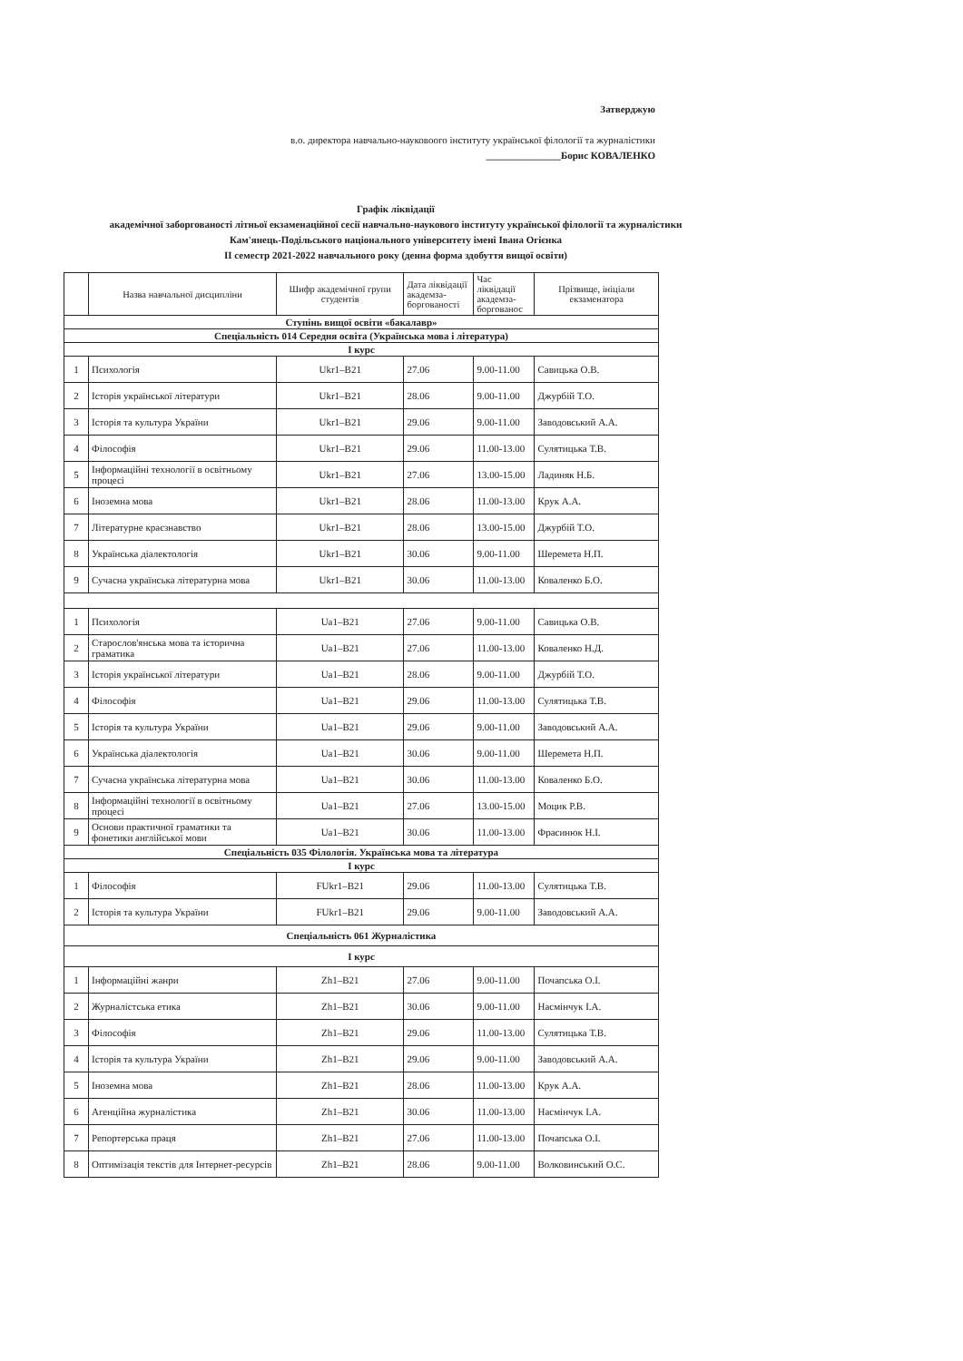Затверджую
в.о. директора навчально-науковоого інституту української філології та журналістики
_______________Борис КОВАЛЕНКО
Графік ліквідації
академічної заборгованості літньої екзаменаційної сесії навчально-наукового інституту української філології та журналістики
Кам'янець-Подільського національного університету імені Івана Огієнка
II семестр 2021-2022 навчального року (денна форма здобуття вищої освіти)
| | Назва навчальної дисципліни | Шифр академічної групи студентів | Дата ліквідації академза-боргованості | Час ліквідації академза-боргованос | Прізвище, ініціали екзаменатора |
| --- | --- | --- | --- | --- | --- |
| Ступінь вищої освіти «бакалавр» | | | | | |
| Спеціальність 014 Середня освіта (Українська мова і література) | | | | | |
| I курс | | | | | |
| 1 | Психологія | Ukr1–B21 | 27.06 | 9.00-11.00 | Савицька О.В. |
| 2 | Історія української літератури | Ukr1–B21 | 28.06 | 9.00-11.00 | Джурбій Т.О. |
| 3 | Історія та культура України | Ukr1–B21 | 29.06 | 9.00-11.00 | Заводовський А.А. |
| 4 | Філософія | Ukr1–B21 | 29.06 | 11.00-13.00 | Сулятицька Т.В. |
| 5 | Інформаційні технології в освітньому процесі | Ukr1–B21 | 27.06 | 13.00-15.00 | Ладиняк Н.Б. |
| 6 | Іноземна мова | Ukr1–B21 | 28.06 | 11.00-13.00 | Крук А.А. |
| 7 | Літературне краєзнавство | Ukr1–B21 | 28.06 | 13.00-15.00 | Джурбій Т.О. |
| 8 | Українська діалектологія | Ukr1–B21 | 30.06 | 9.00-11.00 | Шеремета Н.П. |
| 9 | Сучасна українська літературна мова | Ukr1–B21 | 30.06 | 11.00-13.00 | Коваленко Б.О. |
| 1 | Психологія | Ua1–B21 | 27.06 | 9.00-11.00 | Савицька О.В. |
| 2 | Старослов'янська мова та історична граматика | Ua1–B21 | 27.06 | 11.00-13.00 | Коваленко Н.Д. |
| 3 | Історія української літератури | Ua1–B21 | 28.06 | 9.00-11.00 | Джурбій Т.О. |
| 4 | Філософія | Ua1–B21 | 29.06 | 11.00-13.00 | Сулятицька Т.В. |
| 5 | Історія та культура України | Ua1–B21 | 29.06 | 9.00-11.00 | Заводовський А.А. |
| 6 | Українська діалектологія | Ua1–B21 | 30.06 | 9.00-11.00 | Шеремета Н.П. |
| 7 | Сучасна українська літературна мова | Ua1–B21 | 30.06 | 11.00-13.00 | Коваленко Б.О. |
| 8 | Інформаційні технології в освітньому процесі | Ua1–B21 | 27.06 | 13.00-15.00 | Моцик Р.В. |
| 9 | Основи практичної граматики та фонетики англійської мови | Ua1–B21 | 30.06 | 11.00-13.00 | Фрасинюк Н.І. |
| Спеціальність 035 Філологія. Українська мова та література | | | | | |
| I курс | | | | | |
| 1 | Філософія | FUkr1–B21 | 29.06 | 11.00-13.00 | Сулятицька Т.В. |
| 2 | Історія та культура України | FUkr1–B21 | 29.06 | 9.00-11.00 | Заводовський А.А. |
| Спеціальність 061 Журналістика | | | | | |
| I курс | | | | | |
| 1 | Інформаційні жанри | Zh1–B21 | 27.06 | 9.00-11.00 | Почапська О.І. |
| 2 | Журналістська етика | Zh1–B21 | 30.06 | 9.00-11.00 | Насмінчук І.А. |
| 3 | Філософія | Zh1–B21 | 29.06 | 11.00-13.00 | Сулятицька Т.В. |
| 4 | Історія та культура України | Zh1–B21 | 29.06 | 9.00-11.00 | Заводовський А.А. |
| 5 | Іноземна мова | Zh1–B21 | 28.06 | 11.00-13.00 | Крук А.А. |
| 6 | Агенційна журналістика | Zh1–B21 | 30.06 | 11.00-13.00 | Насмінчук І.А. |
| 7 | Репортерська праця | Zh1–B21 | 27.06 | 11.00-13.00 | Почапська О.І. |
| 8 | Оптимізація текстів для Інтернет-ресурсів | Zh1–B21 | 28.06 | 9.00-11.00 | Волковинський О.С. |